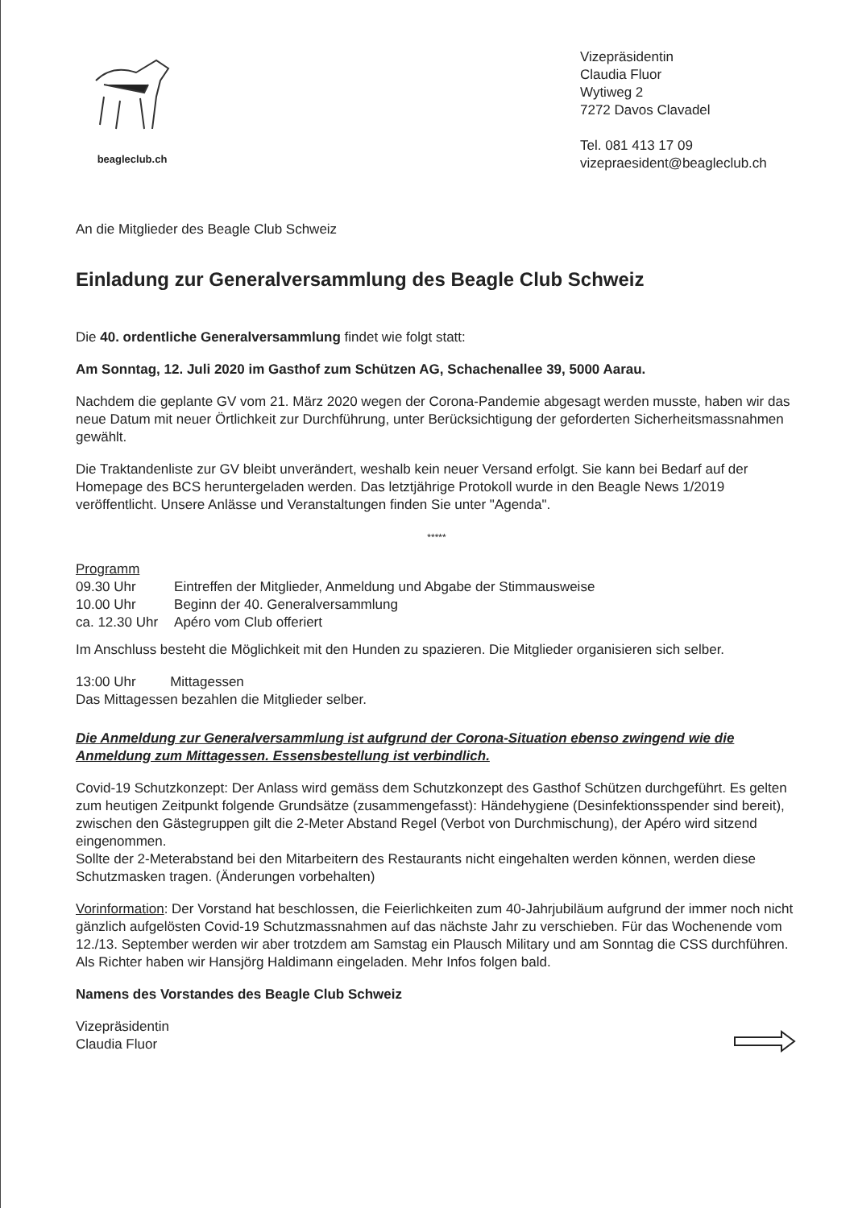beagleclub.ch
Vizepräsidentin
Claudia Fluor
Wytiweg 2
7272 Davos Clavadel
Tel. 081 413 17 09
vizepraesident@beagleclub.ch
An die Mitglieder des Beagle Club Schweiz
Einladung zur Generalversammlung des Beagle Club Schweiz
Die 40. ordentliche Generalversammlung findet wie folgt statt:
Am Sonntag, 12. Juli 2020 im Gasthof zum Schützen AG, Schachenallee 39, 5000 Aarau.
Nachdem die geplante GV vom 21. März 2020 wegen der Corona-Pandemie abgesagt werden musste, haben wir das neue Datum mit neuer Örtlichkeit zur Durchführung, unter Berücksichtigung der geforderten Sicherheitsmassnahmen gewählt.
Die Traktandenliste zur GV bleibt unverändert, weshalb kein neuer Versand erfolgt. Sie kann bei Bedarf auf der Homepage des BCS heruntergeladen werden. Das letztjährige Protokoll wurde in den Beagle News 1/2019 veröffentlicht. Unsere Anlässe und Veranstaltungen finden Sie unter "Agenda".
*****
Programm
| 09.30 Uhr | Eintreffen der Mitglieder, Anmeldung und Abgabe der Stimmausweise |
| 10.00 Uhr | Beginn der 40. Generalversammlung |
| ca. 12.30 Uhr | Apéro vom Club offeriert |
Im Anschluss besteht die Möglichkeit mit den Hunden zu spazieren. Die Mitglieder organisieren sich selber.
13:00 Uhr Mittagessen
Das Mittagessen bezahlen die Mitglieder selber.
Die Anmeldung zur Generalversammlung ist aufgrund der Corona-Situation ebenso zwingend wie die Anmeldung zum Mittagessen. Essensbestellung ist verbindlich.
Covid-19 Schutzkonzept: Der Anlass wird gemäss dem Schutzkonzept des Gasthof Schützen durchgeführt. Es gelten zum heutigen Zeitpunkt folgende Grundsätze (zusammengefasst): Händehygiene (Desinfektionsspender sind bereit), zwischen den Gästegruppen gilt die 2-Meter Abstand Regel (Verbot von Durchmischung), der Apéro wird sitzend eingenommen.
Sollte der 2-Meterabstand bei den Mitarbeitern des Restaurants nicht eingehalten werden können, werden diese Schutzmasken tragen. (Änderungen vorbehalten)
Vorinformation: Der Vorstand hat beschlossen, die Feierlichkeiten zum 40-Jahrjubiläum aufgrund der immer noch nicht gänzlich aufgelösten Covid-19 Schutzmassnahmen auf das nächste Jahr zu verschieben. Für das Wochenende vom 12./13. September werden wir aber trotzdem am Samstag ein Plausch Military und am Sonntag die CSS durchführen. Als Richter haben wir Hansjörg Haldimann eingeladen. Mehr Infos folgen bald.
Namens des Vorstandes des Beagle Club Schweiz
Vizepräsidentin
Claudia Fluor